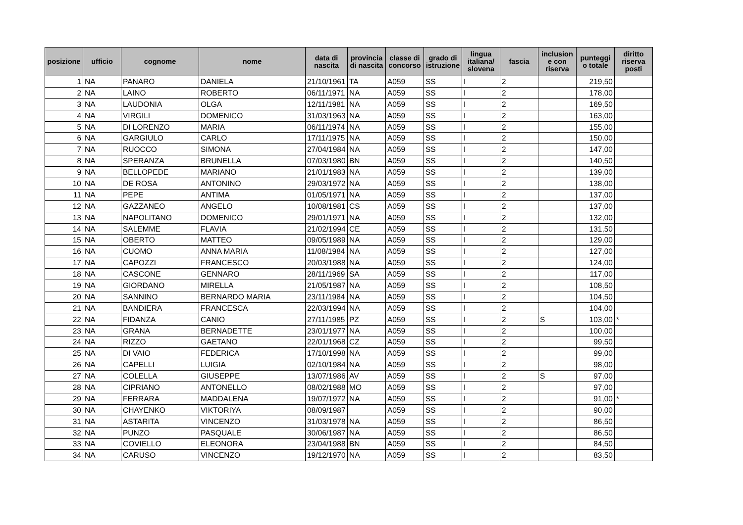| posizione | ufficio | cognome | nome | data di nascita | provincia di nascita | classe di concorso | grado di istruzione | lingua italiana/ slovena | fascia | inclusion e con riserva | punteggi o totale | diritto riserva posti |
| --- | --- | --- | --- | --- | --- | --- | --- | --- | --- | --- | --- | --- |
| 1 | NA | PANARO | DANIELA | 21/10/1961 | TA | A059 | SS | I | 2 | | 219,50 | |
| 2 | NA | LAINO | ROBERTO | 06/11/1971 | NA | A059 | SS | I | 2 | | 178,00 | |
| 3 | NA | LAUDONIA | OLGA | 12/11/1981 | NA | A059 | SS | I | 2 | | 169,50 | |
| 4 | NA | VIRGILI | DOMENICO | 31/03/1963 | NA | A059 | SS | I | 2 | | 163,00 | |
| 5 | NA | DI LORENZO | MARIA | 06/11/1974 | NA | A059 | SS | I | 2 | | 155,00 | |
| 6 | NA | GARGIULO | CARLO | 17/11/1975 | NA | A059 | SS | I | 2 | | 150,00 | |
| 7 | NA | RUOCCO | SIMONA | 27/04/1984 | NA | A059 | SS | I | 2 | | 147,00 | |
| 8 | NA | SPERANZA | BRUNELLA | 07/03/1980 | BN | A059 | SS | I | 2 | | 140,50 | |
| 9 | NA | BELLOPEDE | MARIANO | 21/01/1983 | NA | A059 | SS | I | 2 | | 139,00 | |
| 10 | NA | DE ROSA | ANTONINO | 29/03/1972 | NA | A059 | SS | I | 2 | | 138,00 | |
| 11 | NA | PEPE | ANTIMA | 01/05/1971 | NA | A059 | SS | I | 2 | | 137,00 | |
| 12 | NA | GAZZANEO | ANGELO | 10/08/1981 | CS | A059 | SS | I | 2 | | 137,00 | |
| 13 | NA | NAPOLITANO | DOMENICO | 29/01/1971 | NA | A059 | SS | I | 2 | | 132,00 | |
| 14 | NA | SALEMME | FLAVIA | 21/02/1994 | CE | A059 | SS | I | 2 | | 131,50 | |
| 15 | NA | OBERTO | MATTEO | 09/05/1989 | NA | A059 | SS | I | 2 | | 129,00 | |
| 16 | NA | CUOMO | ANNA MARIA | 11/08/1984 | NA | A059 | SS | I | 2 | | 127,00 | |
| 17 | NA | CAPOZZI | FRANCESCO | 20/03/1988 | NA | A059 | SS | I | 2 | | 124,00 | |
| 18 | NA | CASCONE | GENNARO | 28/11/1969 | SA | A059 | SS | I | 2 | | 117,00 | |
| 19 | NA | GIORDANO | MIRELLA | 21/05/1987 | NA | A059 | SS | I | 2 | | 108,50 | |
| 20 | NA | SANNINO | BERNARDO MARIA | 23/11/1984 | NA | A059 | SS | I | 2 | | 104,50 | |
| 21 | NA | BANDIERA | FRANCESCA | 22/03/1994 | NA | A059 | SS | I | 2 | | 104,00 | |
| 22 | NA | FIDANZA | CANIO | 27/11/1985 | PZ | A059 | SS | I | 2 | S | 103,00 | * |
| 23 | NA | GRANA | BERNADETTE | 23/01/1977 | NA | A059 | SS | I | 2 | | 100,00 | |
| 24 | NA | RIZZO | GAETANO | 22/01/1968 | CZ | A059 | SS | I | 2 | | 99,50 | |
| 25 | NA | DI VAIO | FEDERICA | 17/10/1998 | NA | A059 | SS | I | 2 | | 99,00 | |
| 26 | NA | CAPELLI | LUIGIA | 02/10/1984 | NA | A059 | SS | I | 2 | | 98,00 | |
| 27 | NA | COLELLA | GIUSEPPE | 13/07/1986 | AV | A059 | SS | I | 2 | S | 97,00 | |
| 28 | NA | CIPRIANO | ANTONELLO | 08/02/1988 | MO | A059 | SS | I | 2 | | 97,00 | |
| 29 | NA | FERRARA | MADDALENA | 19/07/1972 | NA | A059 | SS | I | 2 | | 91,00 | * |
| 30 | NA | CHAYENKO | VIKTORIYA | 08/09/1987 | | A059 | SS | I | 2 | | 90,00 | |
| 31 | NA | ASTARITA | VINCENZO | 31/03/1978 | NA | A059 | SS | I | 2 | | 86,50 | |
| 32 | NA | PUNZO | PASQUALE | 30/06/1987 | NA | A059 | SS | I | 2 | | 86,50 | |
| 33 | NA | COVIELLO | ELEONORA | 23/04/1988 | BN | A059 | SS | I | 2 | | 84,50 | |
| 34 | NA | CARUSO | VINCENZO | 19/12/1970 | NA | A059 | SS | I | 2 | | 83,50 | |